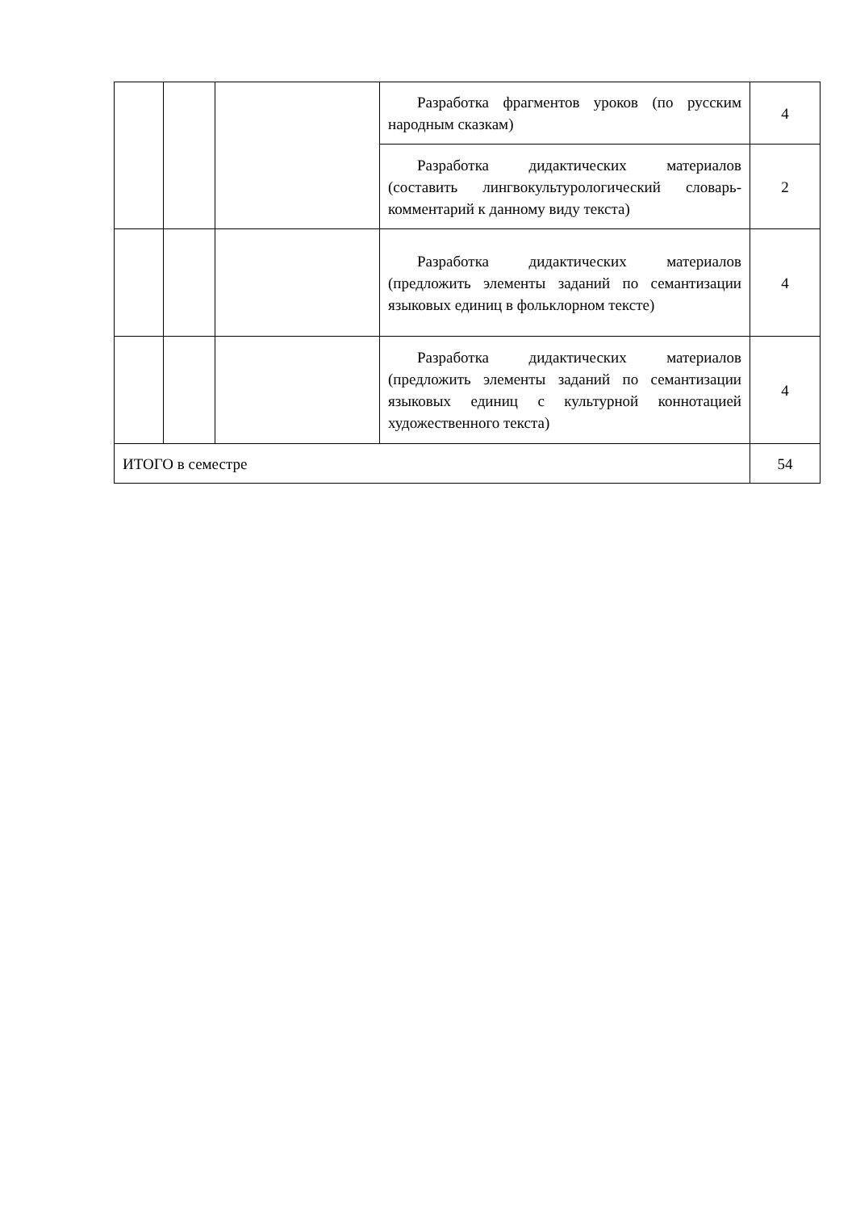| | | | Разработка фрагментов уроков (по русским народным сказкам) | 4 |
| | | | Разработка дидактических материалов (составить лингвокультурологический словарь-комментарий к данному виду текста) | 2 |
| | | | Разработка дидактических материалов (предложить элементы заданий по семантизации языковых единиц в фольклорном тексте) | 4 |
| | | | Разработка дидактических материалов (предложить элементы заданий по семантизации языковых единиц с культурной коннотацией художественного текста) | 4 |
| ИТОГО в семестре | | | | 54 |